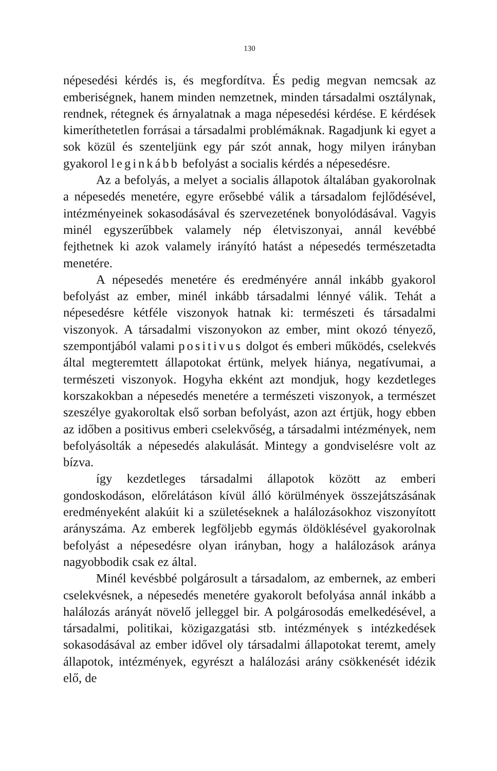130
népesedési kérdés is, és megfordítva. És pedig megvan nemcsak az emberiségnek, hanem minden nemzetnek, minden társadalmi osztálynak, rendnek, rétegnek és árnyalatnak a maga népesedési kérdése. E kérdések kimeríthetetlen forrásai a társadalmi problémáknak. Ragadjunk ki egyet a sok közül és szenteljünk egy pár szót annak, hogy milyen irányban gyakorol leginkább befolyást a socialis kérdés a népesedésre.
Az a befolyás, a melyet a socialis állapotok általában gyakorolnak a népesedés menetére, egyre erősebbé válik a társadalom fejlődésével, intézményeinek sokasodásával és szervezetének bonyolódásával. Vagyis minél egyszerűbbek valamely nép életviszonyai, annál kevébbé fejthetnek ki azok valamely irányító hatást a népesedés természetadta menetére.
A népesedés menetére és eredményére annál inkább gyakorol befolyást az ember, minél inkább társadalmi lénnyé válik. Tehát a népesedésre kétféle viszonyok hatnak ki: természeti és társadalmi viszonyok. A társadalmi viszonyokon az ember, mint okozó tényező, szempontjából valami positivus dolgot és emberi működés, cselekvés által megteremtett állapotokat értünk, melyek hiánya, negatívumai, a természeti viszonyok. Hogyha ekként azt mondjuk, hogy kezdetleges korszakokban a népesedés menetére a természeti viszonyok, a természet szeszélye gyakoroltak első sorban befolyást, azon azt értjük, hogy ebben az időben a positivus emberi cselekvőség, a társadalmi intézmények, nem befolyásolták a népesedés alakulását. Mintegy a gondviselésre volt az bízva.
így kezdetleges társadalmi állapotok között az emberi gondoskodáson, előrelátáson kívül álló körülmények összejátszásának eredményeként alakúit ki a születéseknek a halálozásokhoz viszonyított arányszáma. Az emberek legföljebb egymás öldöklésével gyakorolnak befolyást a népesedésre olyan irányban, hogy a halálozások aránya nagyobbodik csak ez által.
Minél kevésbbé polgárosult a társadalom, az embernek, az emberi cselekvésnek, a népesedés menetére gyakorolt befolyása annál inkább a halálozás arányát növelő jelleggel bir. A polgárosodás emelkedésével, a társadalmi, politikai, közigazgatási stb. intézmények s intézkedések sokasodásával az ember idővel oly társadalmi állapotokat teremt, amely állapotok, intézmények, egyrészt a halálozási arány csökkenését idézik elő, de